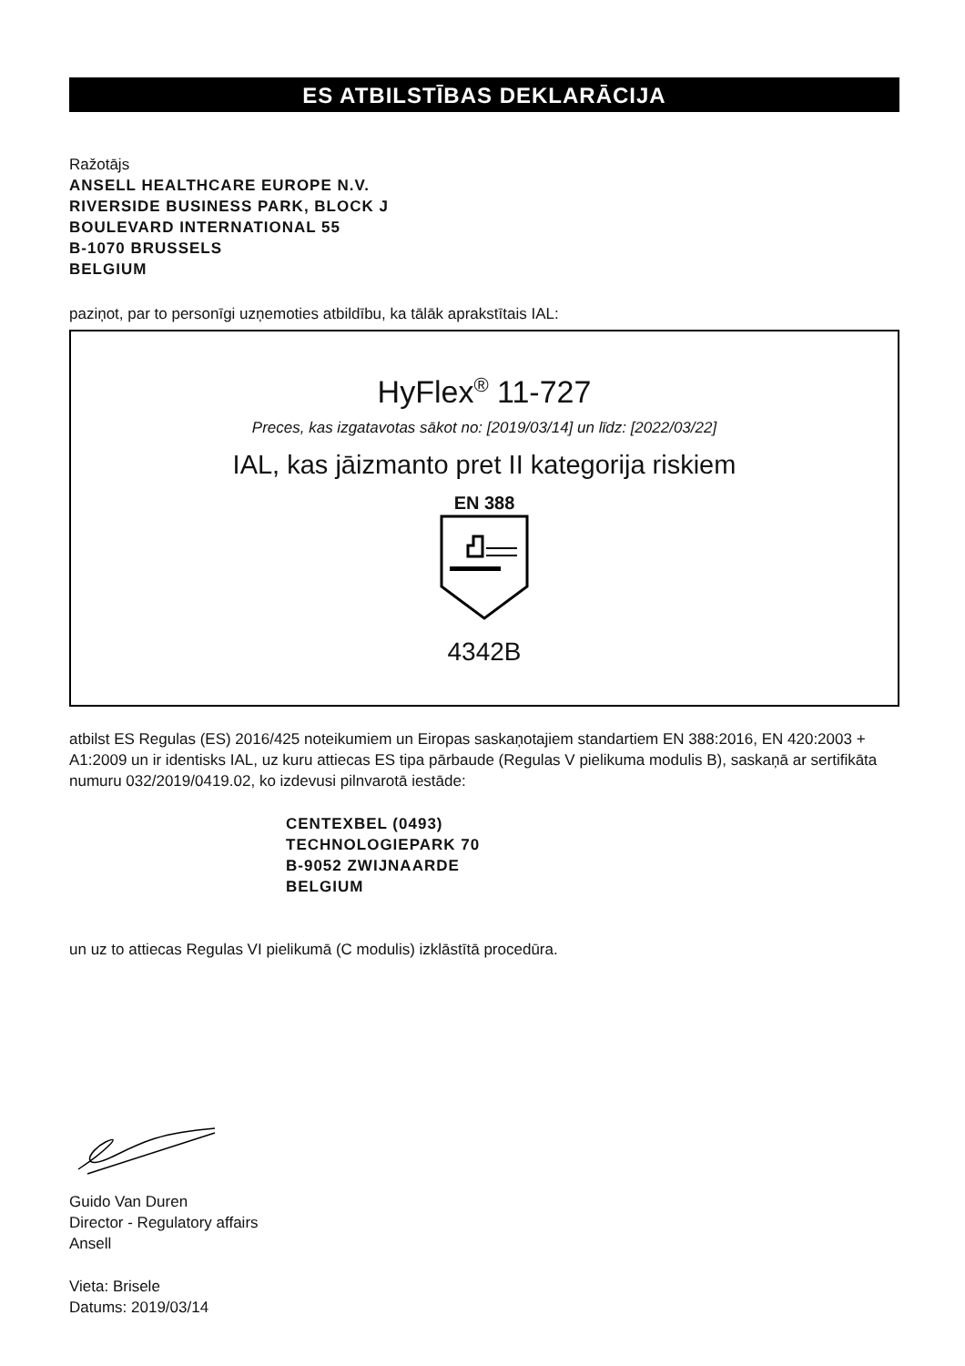ES ATBILSTĪBAS DEKLARĀCIJA
Ražotājs
ANSELL HEALTHCARE EUROPE N.V.
RIVERSIDE BUSINESS PARK, BLOCK J
BOULEVARD INTERNATIONAL 55
B-1070 BRUSSELS
BELGIUM
paziņot, par to personīgi uzņemoties atbildību, ka tālāk aprakstītais IAL:
HyFlex<sup>®</sup> 11-727
Preces, kas izgatavotas sākot no: [2019/03/14] un līdz: [2022/03/22]
IAL, kas jāizmanto pret II kategorija riskiem
EN 388
4342B
atbilst ES Regulas (ES) 2016/425 noteikumiem un Eiropas saskaņotajiem standartiem EN 388:2016, EN 420:2003 + A1:2009 un ir identisks IAL, uz kuru attiecas ES tipa pārbaude (Regulas V pielikuma modulis B), saskaņā ar sertifikāta numuru 032/2019/0419.02, ko izdevusi pilnvarotā iestāde:
CENTEXBEL (0493)
TECHNOLOGIEPARK 70
B-9052 ZWIJNAARDE
BELGIUM
un uz to attiecas Regulas VI pielikumā (C modulis) izklāstītā procedūra.
Guido Van Duren
Director - Regulatory affairs
Ansell
Vieta: Brisele
Datums: 2019/03/14